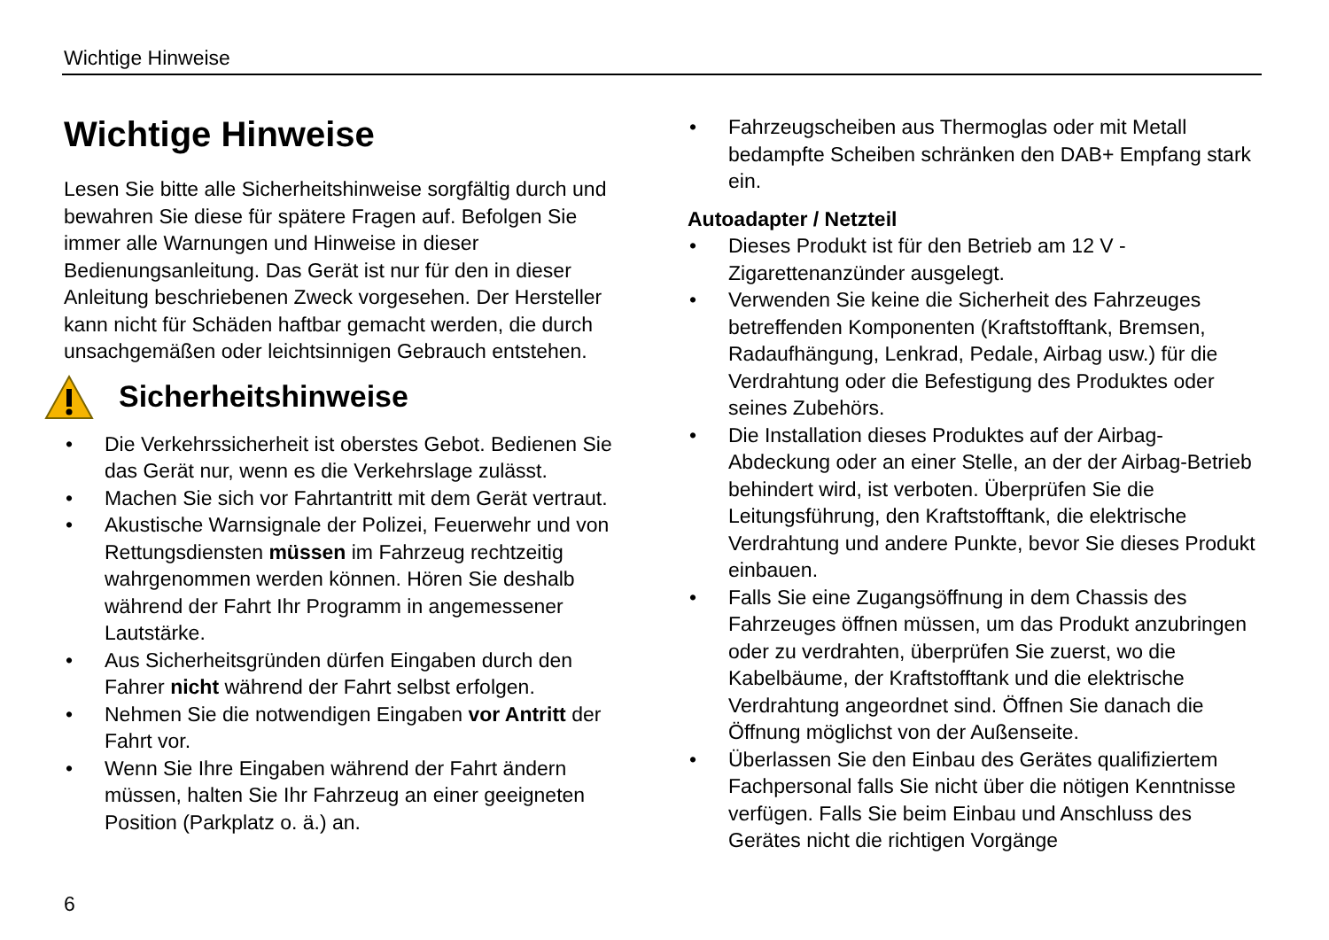Wichtige Hinweise
Wichtige Hinweise
Lesen Sie bitte alle Sicherheitshinweise sorgfältig durch und bewahren Sie diese für spätere Fragen auf. Befolgen Sie immer alle Warnungen und Hinweise in dieser Bedienungsanleitung. Das Gerät ist nur für den in dieser Anleitung beschriebenen Zweck vorgesehen. Der Hersteller kann nicht für Schäden haftbar gemacht werden, die durch unsachgemäßen oder leichtsinnigen Gebrauch entstehen.
Sicherheitshinweise
• Die Verkehrssicherheit ist oberstes Gebot. Bedienen Sie das Gerät nur, wenn es die Verkehrslage zulässt.
• Machen Sie sich vor Fahrtantritt mit dem Gerät vertraut.
• Akustische Warnsignale der Polizei, Feuerwehr und von Rettungsdiensten müssen im Fahrzeug rechtzeitig wahrgenommen werden können. Hören Sie deshalb während der Fahrt Ihr Programm in angemessener Lautstärke.
• Aus Sicherheitsgründen dürfen Eingaben durch den Fahrer nicht während der Fahrt selbst erfolgen.
• Nehmen Sie die notwendigen Eingaben vor Antritt der Fahrt vor.
• Wenn Sie Ihre Eingaben während der Fahrt ändern müssen, halten Sie Ihr Fahrzeug an einer geeigneten Position (Parkplatz o. ä.) an.
• Fahrzeugscheiben aus Thermoglas oder mit Metall bedampfte Scheiben schränken den DAB+ Empfang stark ein.
Autoadapter / Netzteil
• Dieses Produkt ist für den Betrieb am 12 V - Zigarettenanzünder ausgelegt.
• Verwenden Sie keine die Sicherheit des Fahrzeuges betreffenden Komponenten (Kraftstofftank, Bremsen, Radaufhängung, Lenkrad, Pedale, Airbag usw.) für die Verdrahtung oder die Befestigung des Produktes oder seines Zubehörs.
• Die Installation dieses Produktes auf der Airbag-Abdeckung oder an einer Stelle, an der der Airbag-Betrieb behindert wird, ist verboten. Überprüfen Sie die Leitungsführung, den Kraftstofftank, die elektrische Verdrahtung und andere Punkte, bevor Sie dieses Produkt einbauen.
• Falls Sie eine Zugangsöffnung in dem Chassis des Fahrzeuges öffnen müssen, um das Produkt anzubringen oder zu verdrahten, überprüfen Sie zuerst, wo die Kabelbäume, der Kraftstofftank und die elektrische Verdrahtung angeordnet sind. Öffnen Sie danach die Öffnung möglichst von der Außenseite.
• Überlassen Sie den Einbau des Gerätes qualifiziertem Fachpersonal falls Sie nicht über die nötigen Kenntnisse verfügen. Falls Sie beim Einbau und Anschluss des Gerätes nicht die richtigen Vorgänge
6